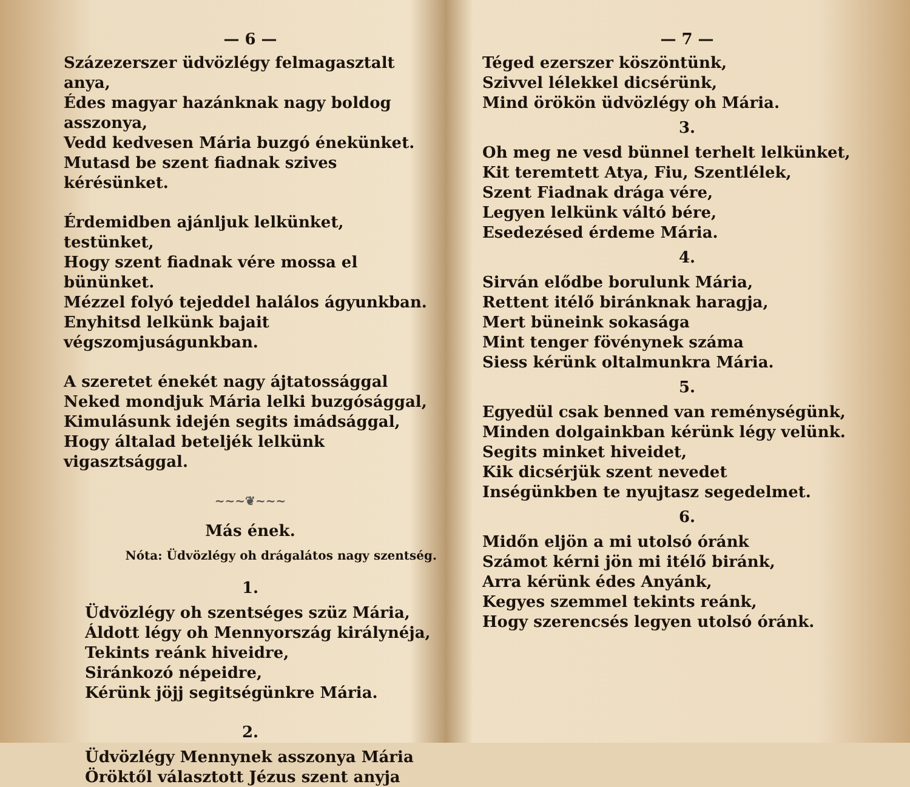— 6 —
Százezerszer üdvözlégy felmagasztalt anya,
Édes magyar hazánknak nagy boldog asszonya,
Vedd kedvesen Mária buzgó énekünket.
Mutasd be szent fiadnak szives kérésünket.
Érdemidben ajánljuk lelkünket, testünket,
Hogy szent fiadnak vére mossa el bününket.
Mézzel folyó tejeddel halálos ágyunkban.
Enyhitsd lelkünk bajait végszomjuságunkban.
A szeretet énekét nagy ájtatossággal
Neked mondjuk Mária lelki buzgósággal,
Kimulásunk idején segits imádsággal,
Hogy általad beteljék lelkünk vigasztsággal.
~~~❦~~~
Más ének.
Nóta: Üdvözlégy oh drágalátos nagy szentség.
1.
Üdvözlégy oh szentséges szüz Mária,
Áldott légy oh Mennyország királynéja,
Tekints reánk hiveidre,
Siránkozó népeidre,
Kérünk jöjj segitségünkre Mária.
2.
Üdvözlégy Mennynek asszonya Mária
Öröktől választott Jézus szent anyja
— 7 —
Téged ezerszer köszöntünk,
Szivvel lélekkel dicsérünk,
Mind örökön üdvözlégy oh Mária.
3.
Oh meg ne vesd bünnel terhelt lelkünket,
Kit teremtett Atya, Fiu, Szentlélek,
Szent Fiadnak drága vére,
Legyen lelkünk váltó bére,
Esedezésed érdeme Mária.
4.
Sirván elődbe borulunk Mária,
Rettent itélő biránknak haragja,
Mert büneink sokasága
Mint tenger fövénynek száma
Siess kérünk oltalmunkra Mária.
5.
Egyedül csak benned van reménységünk,
Minden dolgainkban kérünk légy velünk.
Segits minket hiveidet,
Kik dicsérjük szent nevedet
Inségünkben te nyujtasz segedelmet.
6.
Midőn eljön a mi utolsó óránk
Számot kérni jön mi itélő biránk,
Arra kérünk édes Anyánk,
Kegyes szemmel tekints reánk,
Hogy szerencsés legyen utolsó óránk.